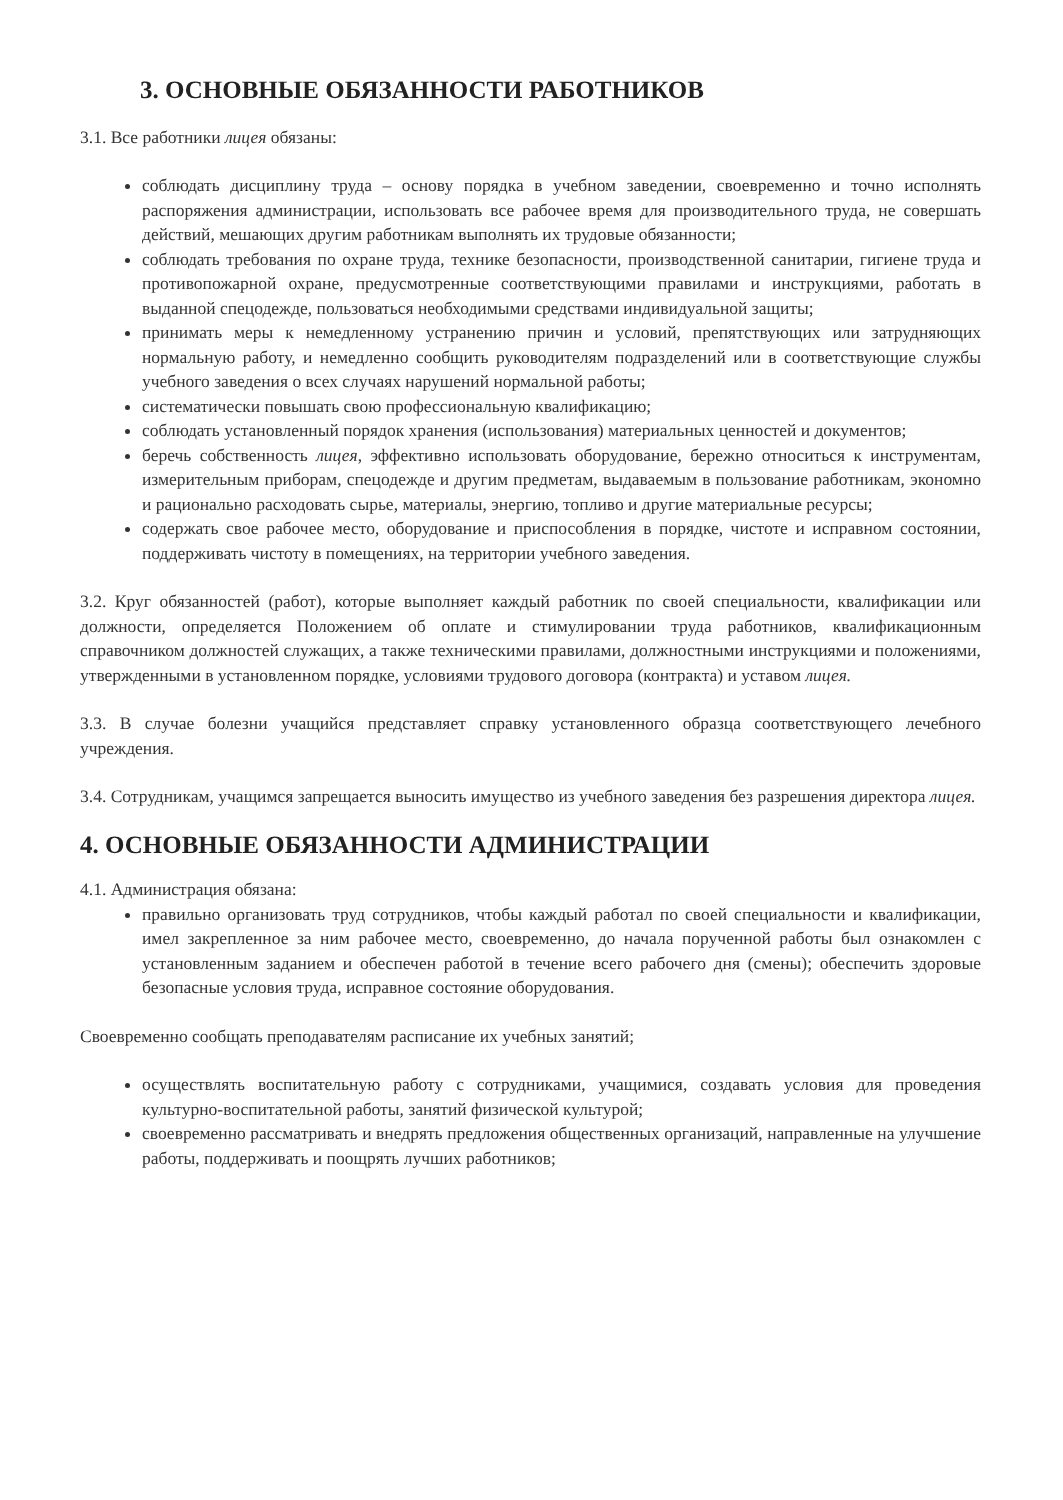3. ОСНОВНЫЕ ОБЯЗАННОСТИ РАБОТНИКОВ
3.1. Все работники лицея обязаны:
соблюдать дисциплину труда – основу порядка в учебном заведении, своевременно и точно исполнять распоряжения администрации, использовать все рабочее время для производительного труда, не совершать действий, мешающих другим работникам выполнять их трудовые обязанности;
соблюдать требования по охране труда, технике безопасности, производственной санитарии, гигиене труда и противопожарной охране, предусмотренные соответствующими правилами и инструкциями, работать в выданной спецодежде, пользоваться необходимыми средствами индивидуальной защиты;
принимать меры к немедленному устранению причин и условий, препятствующих или затрудняющих нормальную работу, и немедленно сообщить руководителям подразделений или в соответствующие службы учебного заведения о всех случаях нарушений нормальной работы;
систематически повышать свою профессиональную квалификацию;
соблюдать установленный порядок хранения (использования) материальных ценностей и документов;
беречь собственность лицея, эффективно использовать оборудование, бережно относиться к инструментам, измерительным приборам, спецодежде и другим предметам, выдаваемым в пользование работникам, экономно и рационально расходовать сырье, материалы, энергию, топливо и другие материальные ресурсы;
содержать свое рабочее место, оборудование и приспособления в порядке, чистоте и исправном состоянии, поддерживать чистоту в помещениях, на территории учебного заведения.
3.2. Круг обязанностей (работ), которые выполняет каждый работник по своей специальности, квалификации или должности, определяется Положением об оплате и стимулировании труда работников, квалификационным справочником должностей служащих, а также техническими правилами, должностными инструкциями и положениями, утвержденными в установленном порядке, условиями трудового договора (контракта) и уставом лицея.
3.3. В случае болезни учащийся представляет справку установленного образца соответствующего лечебного учреждения.
3.4. Сотрудникам, учащимся запрещается выносить имущество из учебного заведения без разрешения директора лицея.
4. ОСНОВНЫЕ ОБЯЗАННОСТИ АДМИНИСТРАЦИИ
4.1. Администрация обязана:
правильно организовать труд сотрудников, чтобы каждый работал по своей специальности и квалификации, имел закрепленное за ним рабочее место, своевременно, до начала порученной работы был ознакомлен с установленным заданием и обеспечен работой в течение всего рабочего дня (смены); обеспечить здоровые безопасные условия труда, исправное состояние оборудования.
Своевременно сообщать преподавателям расписание их учебных занятий;
осуществлять воспитательную работу с сотрудниками, учащимися, создавать условия для проведения культурно-воспитательной работы, занятий физической культурой;
своевременно рассматривать и внедрять предложения общественных организаций, направленные на улучшение работы, поддерживать и поощрять лучших работников;